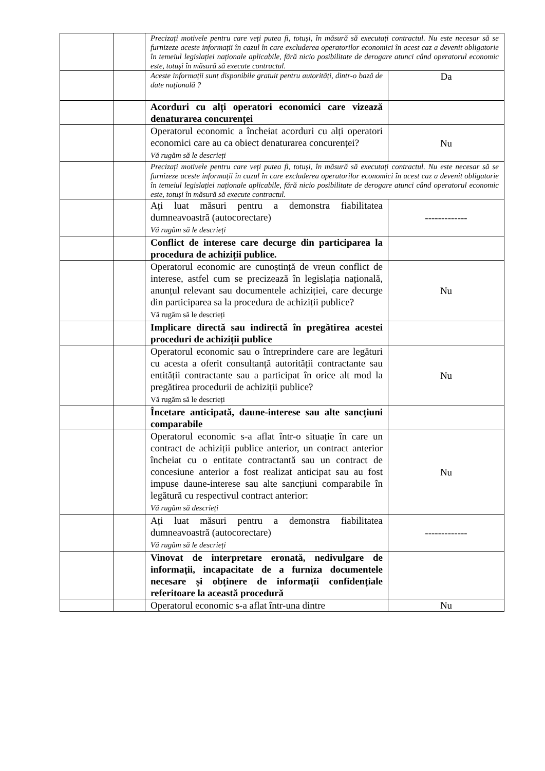| | | Precizați motivele pentru care veți putea fi, totuși, în măsură să executați contractul. Nu este necesar să se furnizeze aceste informații în cazul în care excluderea operatorilor economici în acest caz a devenit obligatorie în temeiul legislației naționale aplicabile, fără nicio posibilitate de derogare atunci când operatorul economic este, totuși în măsură să execute contractul. | |
| | | Aceste informații sunt disponibile gratuit pentru autorități, dintr-o bază de date națională ? | Da |
| | | Acorduri cu alți operatori economici care vizează denaturarea concurenței | |
| | | Operatorul economic a încheiat acorduri cu alți operatori economici care au ca obiect denaturarea concurenței? Vă rugăm să le descrieți | Nu |
| | | Precizați motivele pentru care veți putea fi, totuși, în măsură să executați contractul. Nu este necesar să se furnizeze aceste informații în cazul în care excluderea operatorilor economici în acest caz a devenit obligatorie în temeiul legislației naționale aplicabile, fără nicio posibilitate de derogare atunci când operatorul economic este, totuși în măsură să execute contractul. | |
| | | Ați luat măsuri pentru a demonstra fiabilitatea dumneavoastră (autocorectare) Vă rugăm să le descrieți | ------------- |
| | | Conflict de interese care decurge din participarea la procedura de achiziții publice. | |
| | | Operatorul economic are cunoștință de vreun conflict de interese, astfel cum se precizează în legislația națională, anunțul relevant sau documentele achiziției, care decurge din participarea sa la procedura de achiziții publice? Vă rugăm să le descrieți | Nu |
| | | Implicare directă sau indirectă în pregătirea acestei proceduri de achiziții publice | |
| | | Operatorul economic sau o întreprindere care are legături cu acesta a oferit consultanță autorității contractante sau entității contractante sau a participat în orice alt mod la pregătirea procedurii de achiziții publice? Vă rugăm să le descrieți | Nu |
| | | Încetare anticipată, daune-interese sau alte sancțiuni comparabile | |
| | | Operatorul economic s-a aflat într-o situație în care un contract de achiziții publice anterior, un contract anterior încheiat cu o entitate contractantă sau un contract de concesiune anterior a fost realizat anticipat sau au fost impuse daune-interese sau alte sancțiuni comparabile în legătură cu respectivul contract anterior: Vă rugăm să descrieți | Nu |
| | | Ați luat măsuri pentru a demonstra fiabilitatea dumneavoastră (autocorectare) Vă rugăm să le descrieți | ------------- |
| | | Vinovat de interpretare eronată, nedivulgare de informații, incapacitate de a furniza documentele necesare și obținere de informații confidențiale referitoare la această procedură | |
| | | Operatorul economic s-a aflat într-una dintre | Nu |